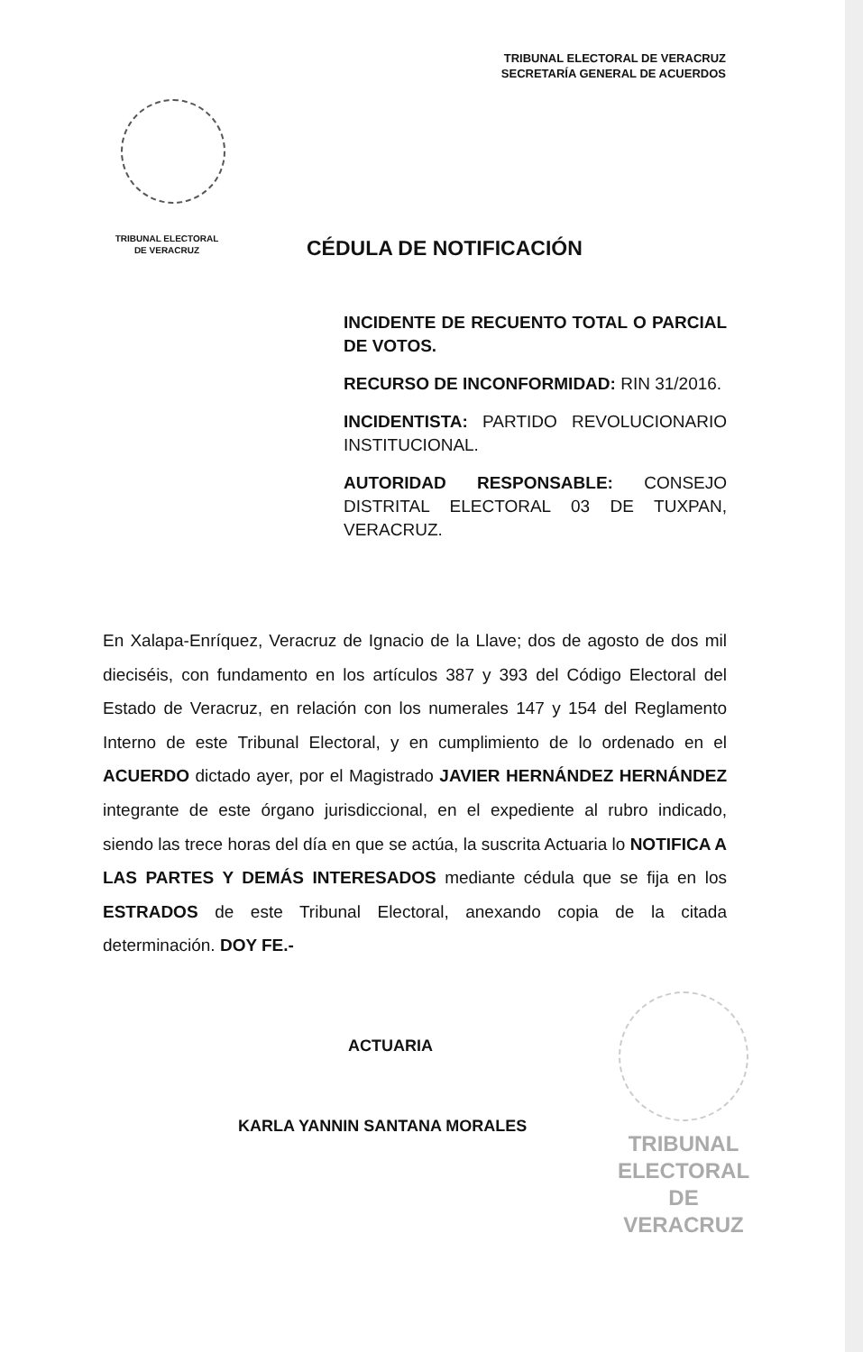TRIBUNAL ELECTORAL DE VERACRUZ
SECRETARÍA GENERAL DE ACUERDOS
TRIBUNAL ELECTORAL
DE VERACRUZ
CÉDULA DE NOTIFICACIÓN
INCIDENTE DE RECUENTO TOTAL O PARCIAL DE VOTOS.
RECURSO DE INCONFORMIDAD: RIN 31/2016.
INCIDENTISTA: PARTIDO REVOLUCIONARIO INSTITUCIONAL.
AUTORIDAD RESPONSABLE: CONSEJO DISTRITAL ELECTORAL 03 DE TUXPAN, VERACRUZ.
En Xalapa-Enríquez, Veracruz de Ignacio de la Llave; dos de agosto de dos mil dieciséis, con fundamento en los artículos 387 y 393 del Código Electoral del Estado de Veracruz, en relación con los numerales 147 y 154 del Reglamento Interno de este Tribunal Electoral, y en cumplimiento de lo ordenado en el ACUERDO dictado ayer, por el Magistrado JAVIER HERNÁNDEZ HERNÁNDEZ integrante de este órgano jurisdiccional, en el expediente al rubro indicado, siendo las trece horas del día en que se actúa, la suscrita Actuaria lo NOTIFICA A LAS PARTES Y DEMÁS INTERESADOS mediante cédula que se fija en los ESTRADOS de este Tribunal Electoral, anexando copia de la citada determinación. DOY FE.-
ACTUARIA
KARLA YANNIN SANTANA MORALES
TRIBUNAL
ELECTORAL
DE VERACRUZ